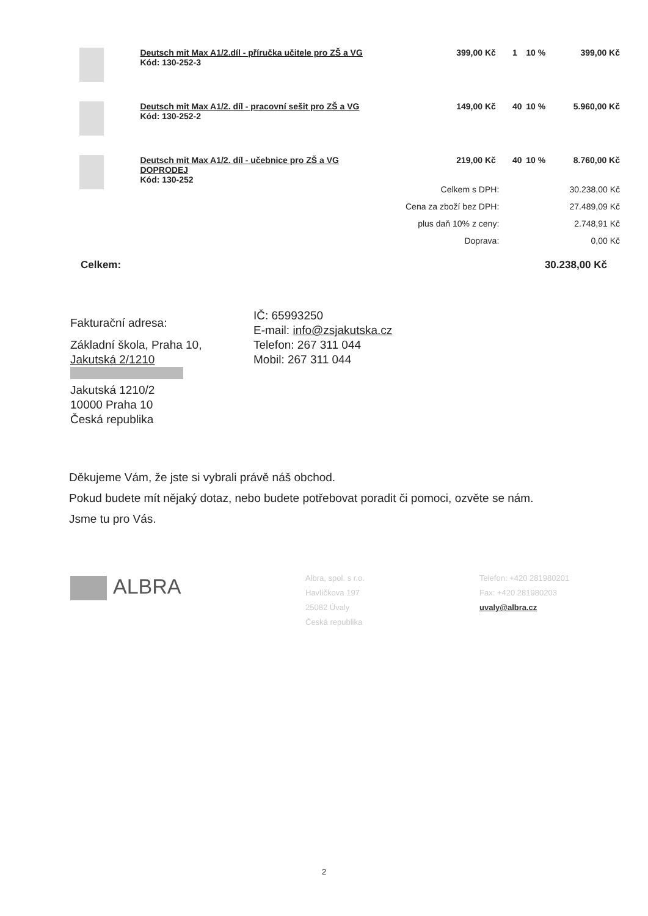| | Deutsch mit Max A1/2.díl - příručka učitele pro ZŠ a VG Kód: 130-252-3 | 399,00 Kč | 1 | 10 % | 399,00 Kč |
| | Deutsch mit Max A1/2. díl - pracovní sešit pro ZŠ a VG Kód: 130-252-2 | 149,00 Kč | 40 | 10 % | 5.960,00 Kč |
| | Deutsch mit Max A1/2. díl - učebnice pro ZŠ a VG DOPRODEJ Kód: 130-252 | 219,00 Kč | 40 | 10 % | 8.760,00 Kč |
| Celkem s DPH: | 30.238,00 Kč |
| Cena za zboží bez DPH: | 27.489,09 Kč |
| plus daň 10% z ceny: | 2.748,91 Kč |
| Doprava: | 0,00 Kč |
Celkem: 30.238,00 Kč
Fakturační adresa:
Základní škola, Praha 10,
Jakutská 2/1210
Jakutská 1210/2
10000 Praha 10
Česká republika
IČ: 65993250
E-mail: info@zsjakutska.cz
Telefon: 267 311 044
Mobil: 267 311 044
Děkujeme Vám, že jste si vybrali právě náš obchod.
Pokud budete mít nějaký dotaz, nebo budete potřebovat poradit či pomoci, ozvěte se nám.
Jsme tu pro Vás.
ALBRA
Albra, spol. s r.o.
Havlíčkova 197
25082 Úvaly
Česká republika
Telefon: +420 281980201
Fax: +420 281980203
uvaly@albra.cz
2